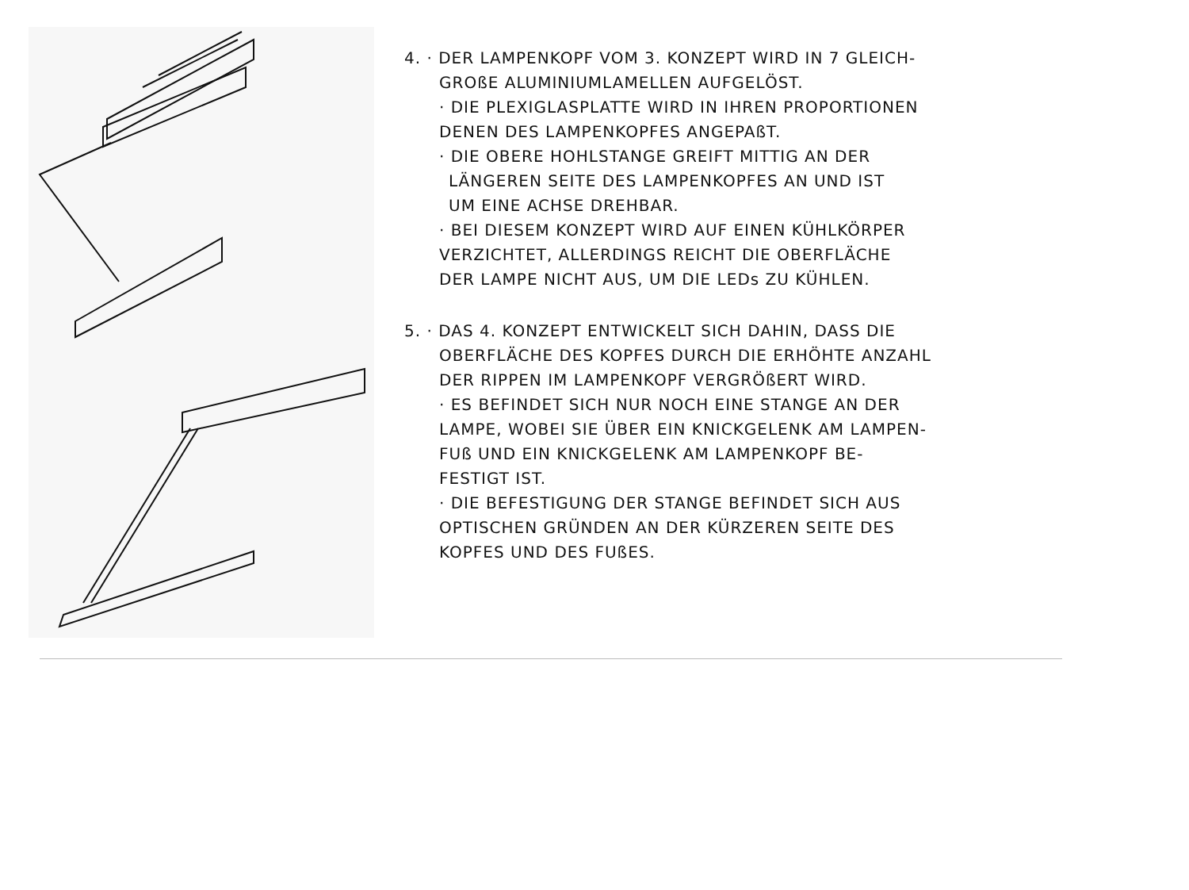4. · DER LAMPENKOPF VOM 3. KONZEPT WIRD IN 7 GLEICH-
GROßE ALUMINIUMLAMELLEN AUFGELÖST.
· DIE PLEXIGLASPLATTE WIRD IN IHREN PROPORTIONEN
DENEN DES LAMPENKOPFES ANGEPAßT.
· DIE OBERE HOHLSTANGE GREIFT MITTIG AN DER
LÄNGEREN SEITE DES LAMPENKOPFES AN UND IST
UM EINE ACHSE DREHBAR.
· BEI DIESEM KONZEPT WIRD AUF EINEN KÜHLKÖRPER
VERZICHTET, ALLERDINGS REICHT DIE OBERFLÄCHE
DER LAMPE NICHT AUS, UM DIE LEDs ZU KÜHLEN.
5. · DAS 4. KONZEPT ENTWICKELT SICH DAHIN, DASS DIE
OBERFLÄCHE DES KOPFES DURCH DIE ERHÖHTE ANZAHL
DER RIPPEN IM LAMPENKOPF VERGRÖßERT WIRD.
· ES BEFINDET SICH NUR NOCH EINE STANGE AN DER
LAMPE, WOBEI SIE ÜBER EIN KNICKGELENK AM LAMPEN-
FUß UND EIN KNICKGELENK AM LAMPENKOPF BE-
FESTIGT IST.
· DIE BEFESTIGUNG DER STANGE BEFINDET SICH AUS
OPTISCHEN GRÜNDEN AN DER KÜRZEREN SEITE DES
KOPFES UND DES FUßES.